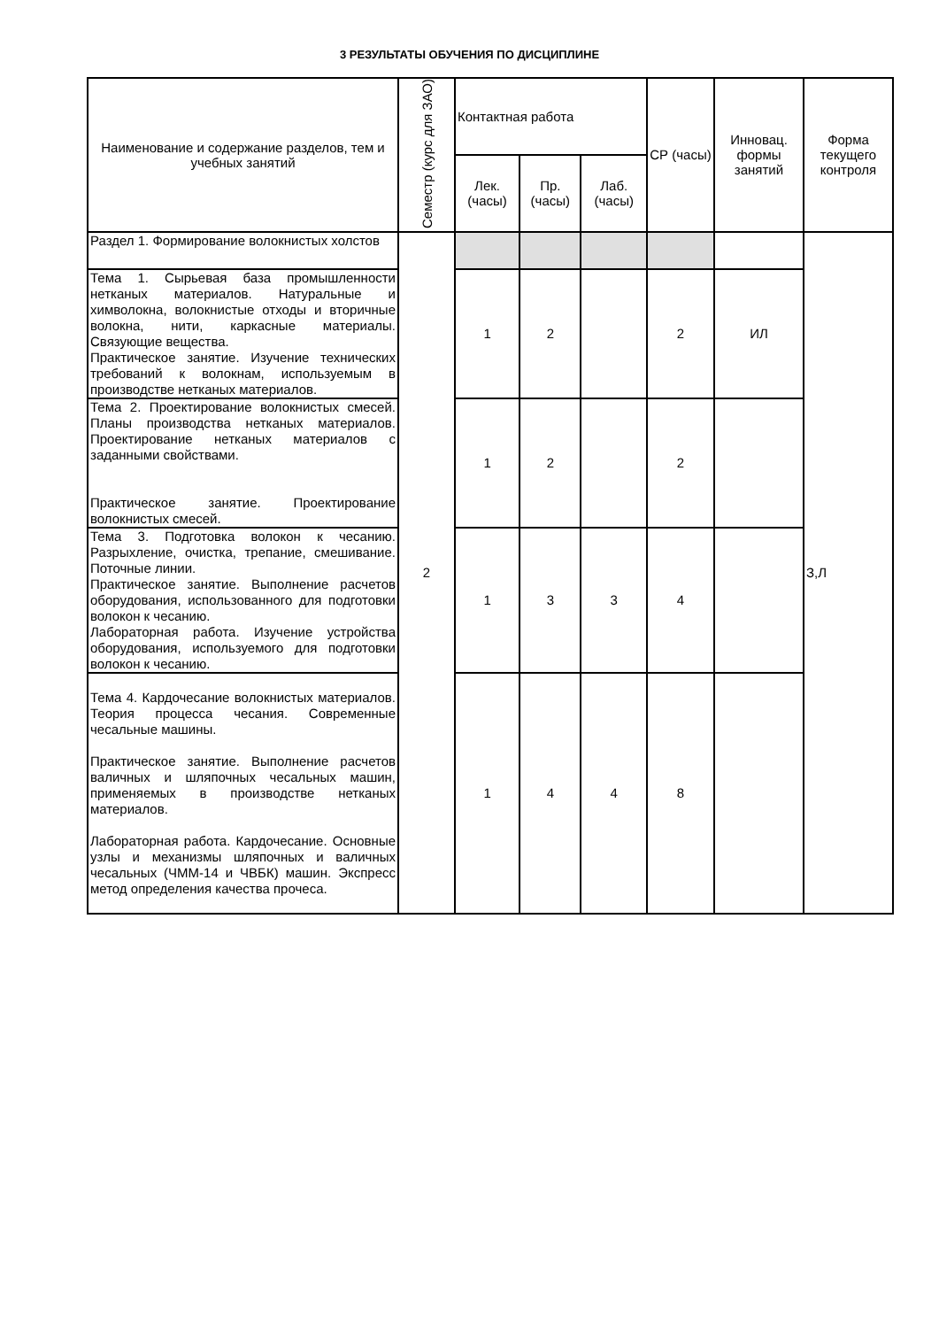3 РЕЗУЛЬТАТЫ ОБУЧЕНИЯ ПО ДИСЦИПЛИНЕ
| Наименование и содержание разделов, тем и учебных занятий | Семестр (курс для ЗАО) | Контактная работа | | | СР (часы) | Инновац. формы занятий | Форма текущего контроля |
| --- | --- | --- | --- | --- | --- | --- | --- |
| | | Лек. (часы) | Пр. (часы) | Лаб. (часы) | | | |
| Раздел 1. Формирование волокнистых холстов | 2 | | | | | | З,Л |
| Тема 1. Сырьевая база промышленности нетканых материалов. Натуральные и химволокна, волокнистые отходы и вторичные волокна, нити, каркасные материалы. Связующие вещества. Практическое занятие. Изучение технических требований к волокнам, используемым в производстве нетканых материалов. | | 1 | 2 | | 2 | ИЛ | |
| Тема 2. Проектирование волокнистых смесей. Планы производства нетканых материалов. Проектирование нетканых материалов с заданными свойствами. Практическое занятие. Проектирование волокнистых смесей. | | 1 | 2 | | 2 | | |
| Тема 3. Подготовка волокон к чесанию. Разрыхление, очистка, трепание, смешивание. Поточные линии. Практическое занятие. Выполнение расчетов оборудования, использованного для подготовки волокон к чесанию. Лабораторная работа. Изучение устройства оборудования, используемого для подготовки волокон к чесанию. | | 1 | 3 | 3 | 4 | | |
| Тема 4. Кардочесание волокнистых материалов. Теория процесса чесания. Современные чесальные машины. Практическое занятие. Выполнение расчетов валичных и шляпочных чесальных машин, применяемых в производстве нетканых материалов. Лабораторная работа. Кардочесание. Основные узлы и механизмы шляпочных и валичных чесальных (ЧММ-14 и ЧВБК) машин. Экспресс метод определения качества прочеса. | | 1 | 4 | 4 | 8 | | |